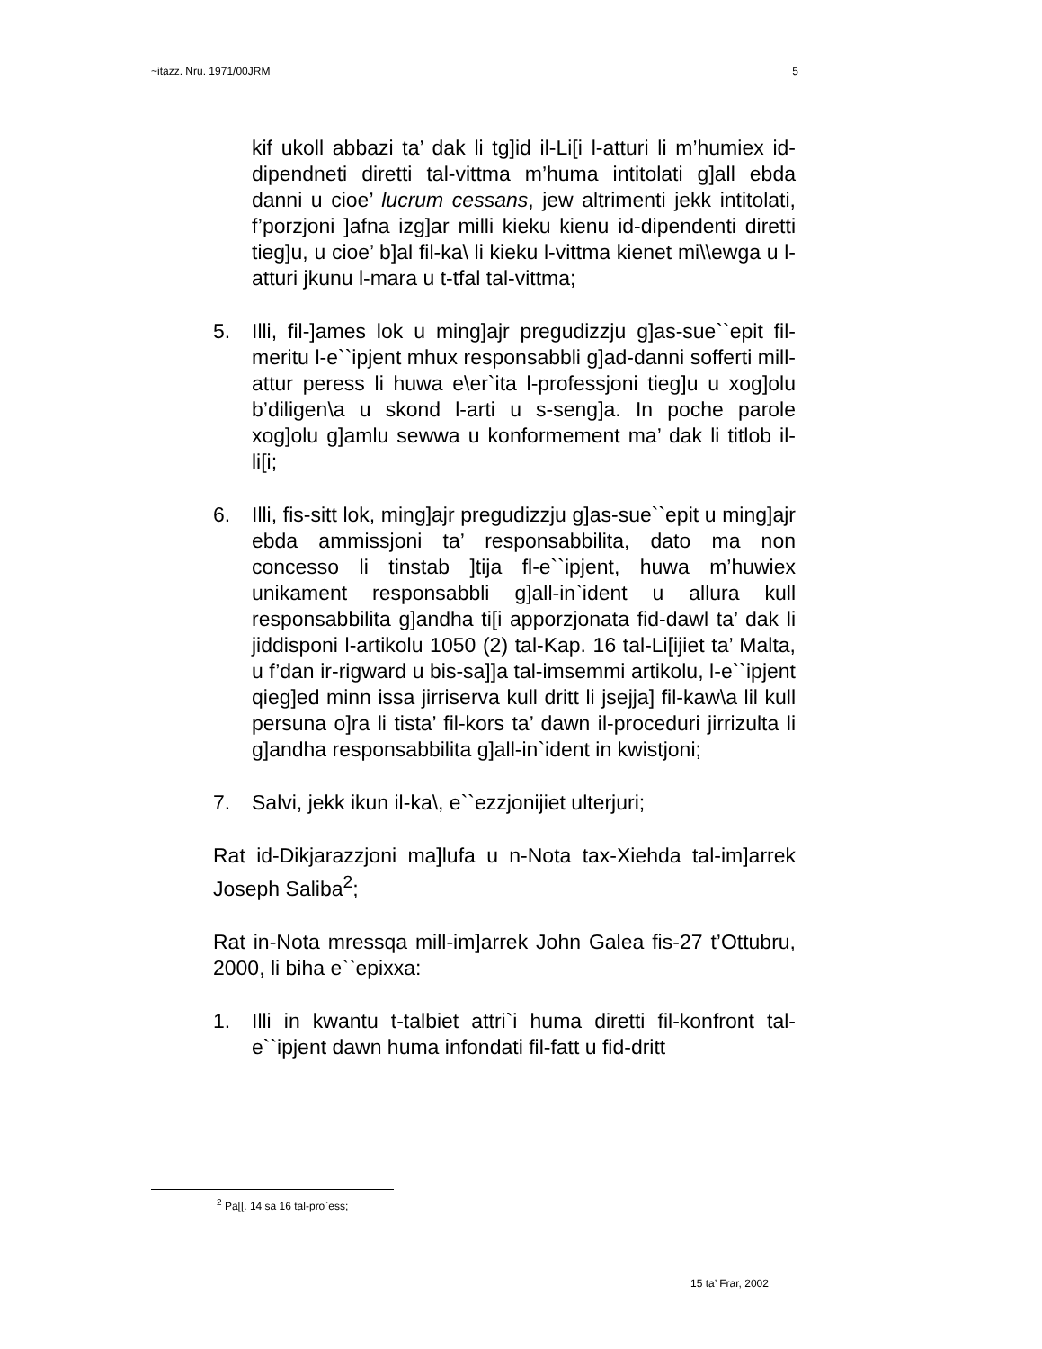~itazz. Nru. 1971/00JRM 5
kif ukoll abbazi ta’ dak li tg]id il-Li[i l-atturi li m’humiex id-dipendneti diretti tal-vittma m’huma intitolati g]all ebda danni u cioe’ lucrum cessans, jew altrimenti jekk intitolati, f’porzjoni ]afna izg]ar milli kieku kienu id-dipendenti diretti tieg]u, u cioe’ b]al fil-ka\ li kieku l-vittma kienet mi\\ewga u l-atturi jkunu l-mara u t-tfal tal-vittma;
5. Illi, fil-]ames lok u ming]ajr pregudizzju g]as-sue``epit fil-meritu l-e``ipjent mhux responsabbli g]ad-danni sofferti mill-attur peress li huwa e\er`ita l-professjoni tieg]u u xog]olu b’diligen\a u skond l-arti u s-seng]a. In poche parole xog]olu g]amlu sewwa u konformement ma’ dak li titlob il-li[i;
6. Illi, fis-sitt lok, ming]ajr pregudizzju g]as-sue``epit u ming]ajr ebda ammissjoni ta’ responsabbilita, dato ma non concesso li tinstab ]tija fl-e``ipjent, huwa m’huwiex unikament responsabbli g]all-in`ident u allura kull responsabbilita g]andha ti[i apporzjonata fid-dawl ta’ dak li jiddisponi l-artikolu 1050 (2) tal-Kap. 16 tal-Li[ijiet ta’ Malta, u f’dan ir-rigward u bis-sa]]a tal-imsemmi artikolu, l-e``ipjent qieg]ed minn issa jirriserva kull dritt li jsejja] fil-kaw\a lil kull persuna o]ra li tista’ fil-kors ta’ dawn il-proceduri jirrizulta li g]andha responsabbilita g]all-in`ident in kwistjoni;
7. Salvi, jekk ikun il-ka\, e``ezzjonijiet ulterjuri;
Rat id-Dikjarazzjoni ma]lufa u n-Nota tax-Xiehda tal-im]arrek Joseph Saliba<sup>2</sup>;
Rat in-Nota mressqa mill-im]arrek John Galea fis-27 t’Ottubru, 2000, li biha e``epixxa:
1. Illi in kwantu t-talbiet attri`i huma diretti fil-konfront tal-e``ipjent dawn huma infondati fil-fatt u fid-dritt
<sup>2</sup> Pa[[. 14 sa 16 tal-pro`ess;
15 ta’ Frar, 2002